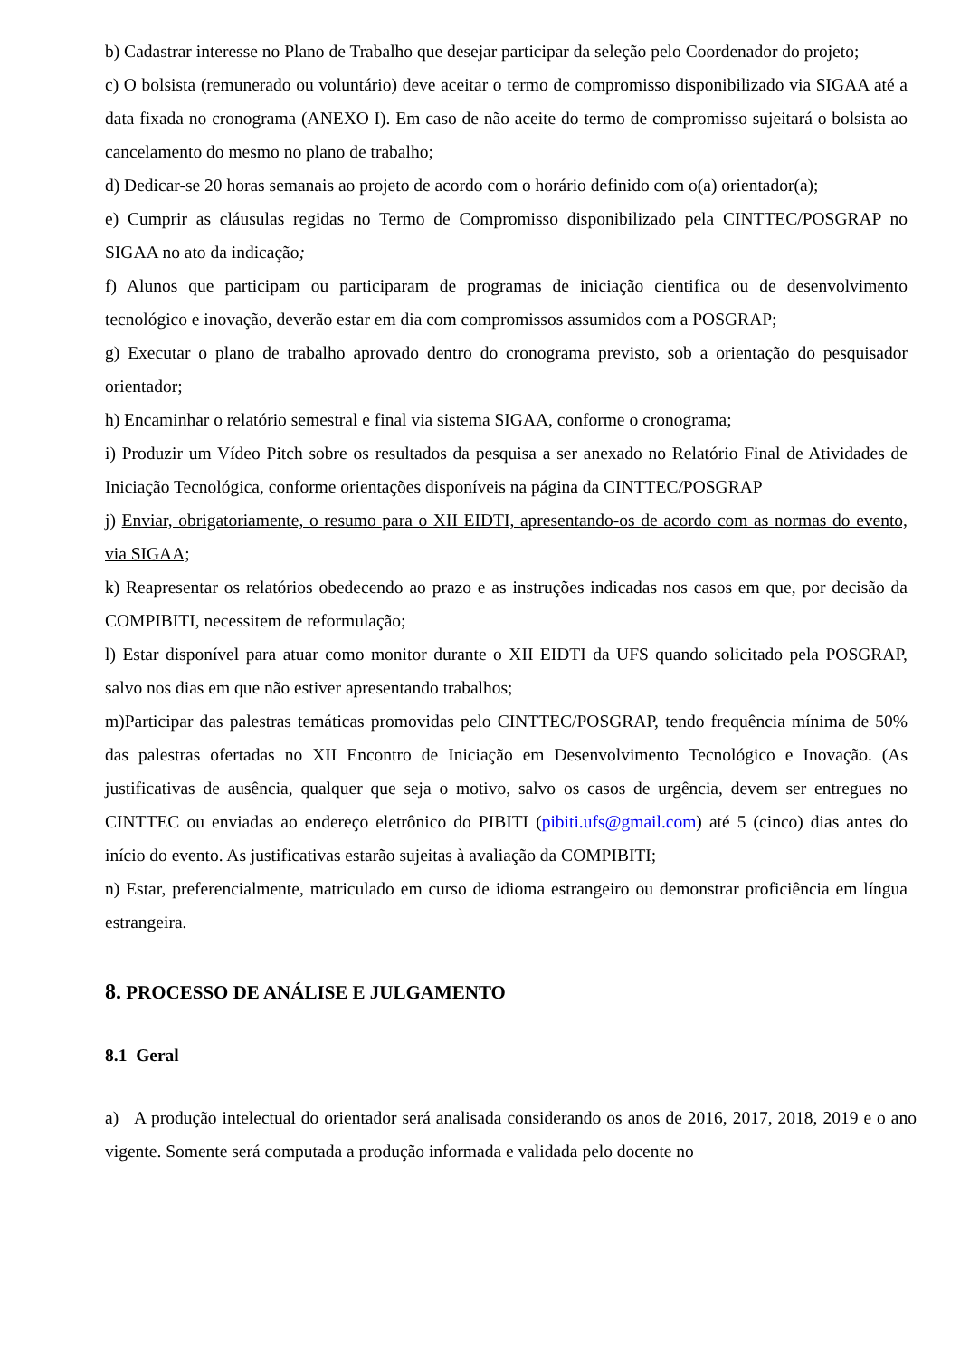b) Cadastrar interesse no Plano de Trabalho que desejar participar da seleção pelo Coordenador do projeto;
c) O bolsista (remunerado ou voluntário) deve aceitar o termo de compromisso disponibilizado via SIGAA até a data fixada no cronograma (ANEXO I). Em caso de não aceite do termo de compromisso sujeitará o bolsista ao cancelamento do mesmo no plano de trabalho;
d) Dedicar-se 20 horas semanais ao projeto de acordo com o horário definido com o(a) orientador(a);
e) Cumprir as cláusulas regidas no Termo de Compromisso disponibilizado pela CINTTEC/POSGRAP no SIGAA no ato da indicação;
f) Alunos que participam ou participaram de programas de iniciação cientifica ou de desenvolvimento tecnológico e inovação, deverão estar em dia com compromissos assumidos com a POSGRAP;
g) Executar o plano de trabalho aprovado dentro do cronograma previsto, sob a orientação do pesquisador orientador;
h) Encaminhar o relatório semestral e final via sistema SIGAA, conforme o cronograma;
i) Produzir um Vídeo Pitch sobre os resultados da pesquisa a ser anexado no Relatório Final de Atividades de Iniciação Tecnológica, conforme orientações disponíveis na página da CINTTEC/POSGRAP
j) Enviar, obrigatoriamente, o resumo para o XII EIDTI, apresentando-os de acordo com as normas do evento, via SIGAA;
k) Reapresentar os relatórios obedecendo ao prazo e as instruções indicadas nos casos em que, por decisão da COMPIBITI, necessitem de reformulação;
l) Estar disponível para atuar como monitor durante o XII EIDTI da UFS quando solicitado pela POSGRAP, salvo nos dias em que não estiver apresentando trabalhos;
m)Participar das palestras temáticas promovidas pelo CINTTEC/POSGRAP, tendo frequência mínima de 50% das palestras ofertadas no XII Encontro de Iniciação em Desenvolvimento Tecnológico e Inovação. (As justificativas de ausência, qualquer que seja o motivo, salvo os casos de urgência, devem ser entregues no CINTTEC ou enviadas ao endereço eletrônico do PIBITI (pibiti.ufs@gmail.com) até 5 (cinco) dias antes do início do evento. As justificativas estarão sujeitas à avaliação da COMPIBITI;
n) Estar, preferencialmente, matriculado em curso de idioma estrangeiro ou demonstrar proficiência em língua estrangeira.
8. PROCESSO DE ANÁLISE E JULGAMENTO
8.1 Geral
a) A produção intelectual do orientador será analisada considerando os anos de 2016, 2017, 2018, 2019 e o ano vigente. Somente será computada a produção informada e validada pelo docente no